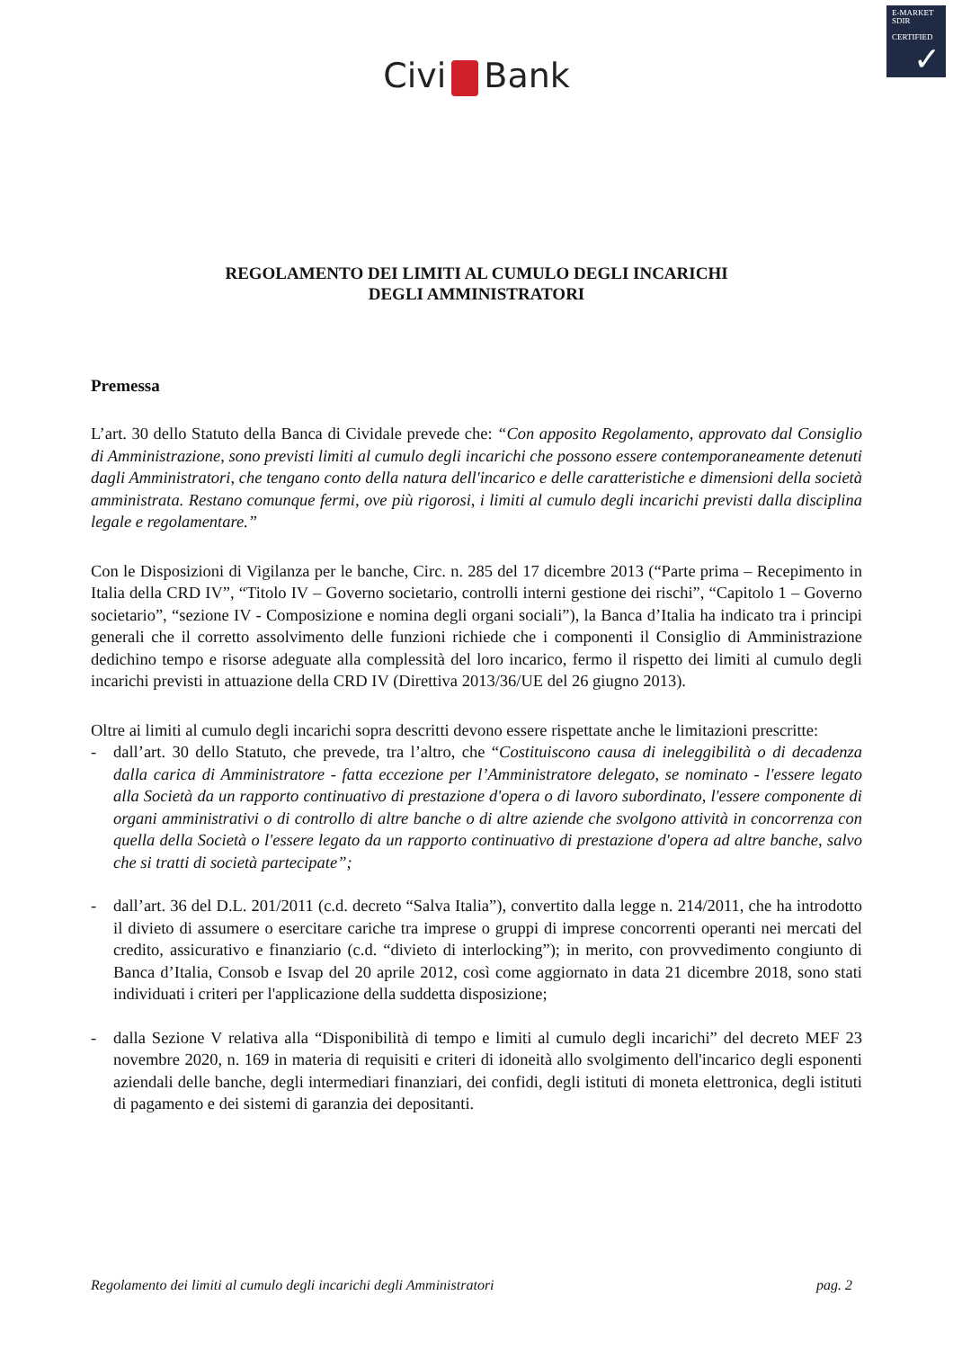E-MARKET
SDIR
CERTIFIED
✓
Civi Bank
REGOLAMENTO DEI LIMITI AL CUMULO DEGLI INCARICHI
DEGLI AMMINISTRATORI
Premessa
L’art. 30 dello Statuto della Banca di Cividale prevede che: “Con apposito Regolamento, approvato dal Consiglio di Amministrazione, sono previsti limiti al cumulo degli incarichi che possono essere contemporaneamente detenuti dagli Amministratori, che tengano conto della natura dell'incarico e delle caratteristiche e dimensioni della società amministrata. Restano comunque fermi, ove più rigorosi, i limiti al cumulo degli incarichi previsti dalla disciplina legale e regolamentare.”
Con le Disposizioni di Vigilanza per le banche, Circ. n. 285 del 17 dicembre 2013 (“Parte prima – Recepimento in Italia della CRD IV”, “Titolo IV – Governo societario, controlli interni gestione dei rischi”, “Capitolo 1 – Governo societario”, “sezione IV - Composizione e nomina degli organi sociali”), la Banca d’Italia ha indicato tra i principi generali che il corretto assolvimento delle funzioni richiede che i componenti il Consiglio di Amministrazione dedichino tempo e risorse adeguate alla complessità del loro incarico, fermo il rispetto dei limiti al cumulo degli incarichi previsti in attuazione della CRD IV (Direttiva 2013/36/UE del 26 giugno 2013).
Oltre ai limiti al cumulo degli incarichi sopra descritti devono essere rispettate anche le limitazioni prescritte:
- dall’art. 30 dello Statuto, che prevede, tra l’altro, che “Costituiscono causa di ineleggibilità o di decadenza dalla carica di Amministratore - fatta eccezione per l’Amministratore delegato, se nominato - l'essere legato alla Società da un rapporto continuativo di prestazione d'opera o di lavoro subordinato, l'essere componente di organi amministrativi o di controllo di altre banche o di altre aziende che svolgono attività in concorrenza con quella della Società o l'essere legato da un rapporto continuativo di prestazione d'opera ad altre banche, salvo che si tratti di società partecipate”;
- dall’art. 36 del D.L. 201/2011 (c.d. decreto “Salva Italia”), convertito dalla legge n. 214/2011, che ha introdotto il divieto di assumere o esercitare cariche tra imprese o gruppi di imprese concorrenti operanti nei mercati del credito, assicurativo e finanziario (c.d. “divieto di interlocking”); in merito, con provvedimento congiunto di Banca d’Italia, Consob e Isvap del 20 aprile 2012, così come aggiornato in data 21 dicembre 2018, sono stati individuati i criteri per l'applicazione della suddetta disposizione;
- dalla Sezione V relativa alla “Disponibilità di tempo e limiti al cumulo degli incarichi” del decreto MEF 23 novembre 2020, n. 169 in materia di requisiti e criteri di idoneità allo svolgimento dell'incarico degli esponenti aziendali delle banche, degli intermediari finanziari, dei confidi, degli istituti di moneta elettronica, degli istituti di pagamento e dei sistemi di garanzia dei depositanti.
Regolamento dei limiti al cumulo degli incarichi degli Amministratori pag. 2